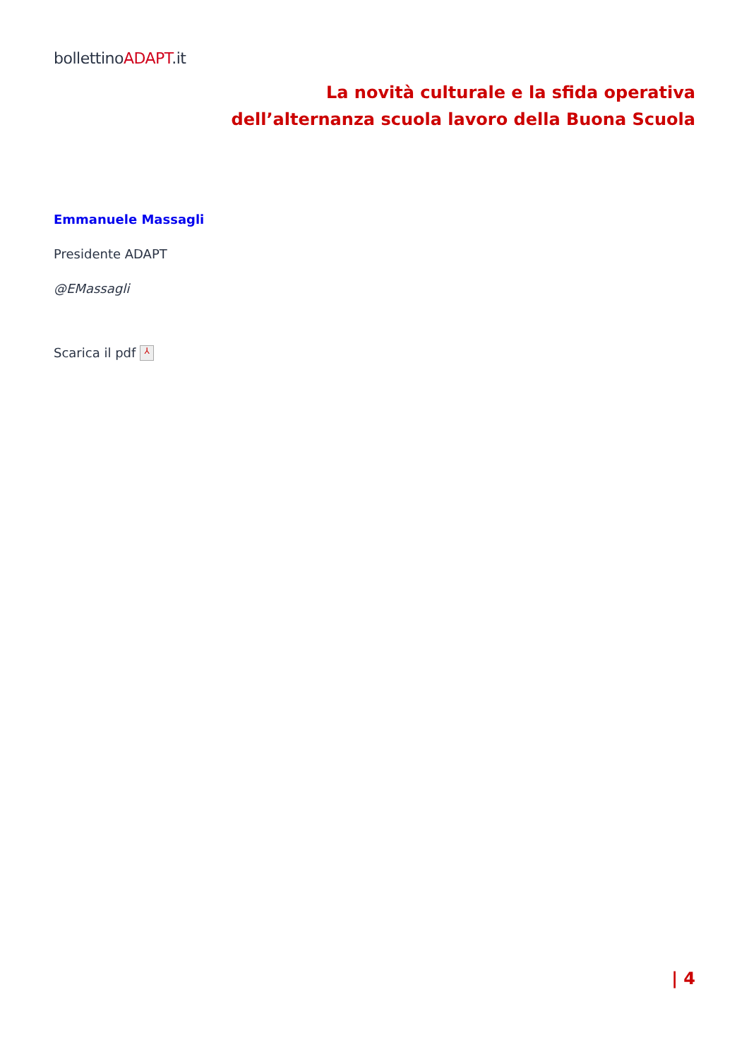bollettinoADAPT.it
La novità culturale e la sfida operativa
dell’alternanza scuola lavoro della Buona Scuola
Emmanuele Massagli
Presidente ADAPT
@EMassagli
Scarica il pdf ⅄
| 4